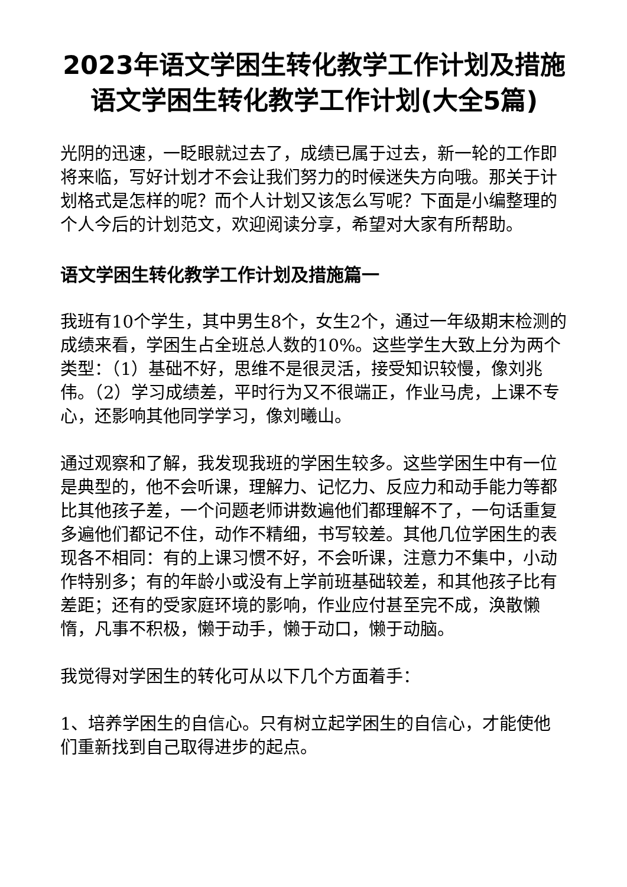2023年语文学困生转化教学工作计划及措施 语文学困生转化教学工作计划(大全5篇)
光阴的迅速，一眨眼就过去了，成绩已属于过去，新一轮的工作即将来临，写好计划才不会让我们努力的时候迷失方向哦。那关于计划格式是怎样的呢？而个人计划又该怎么写呢？下面是小编整理的个人今后的计划范文，欢迎阅读分享，希望对大家有所帮助。
语文学困生转化教学工作计划及措施篇一
我班有10个学生，其中男生8个，女生2个，通过一年级期末检测的成绩来看，学困生占全班总人数的10%。这些学生大致上分为两个类型：（1）基础不好，思维不是很灵活，接受知识较慢，像刘兆伟。（2）学习成绩差，平时行为又不很端正，作业马虎，上课不专心，还影响其他同学学习，像刘曦山。
通过观察和了解，我发现我班的学困生较多。这些学困生中有一位是典型的，他不会听课，理解力、记忆力、反应力和动手能力等都比其他孩子差，一个问题老师讲数遍他们都理解不了，一句话重复多遍他们都记不住，动作不精细，书写较差。其他几位学困生的表现各不相同：有的上课习惯不好，不会听课，注意力不集中，小动作特别多；有的年龄小或没有上学前班基础较差，和其他孩子比有差距；还有的受家庭环境的影响，作业应付甚至完不成，涣散懒惰，凡事不积极，懒于动手，懒于动口，懒于动脑。
我觉得对学困生的转化可从以下几个方面着手：
1、培养学困生的自信心。只有树立起学困生的自信心，才能使他们重新找到自己取得进步的起点。